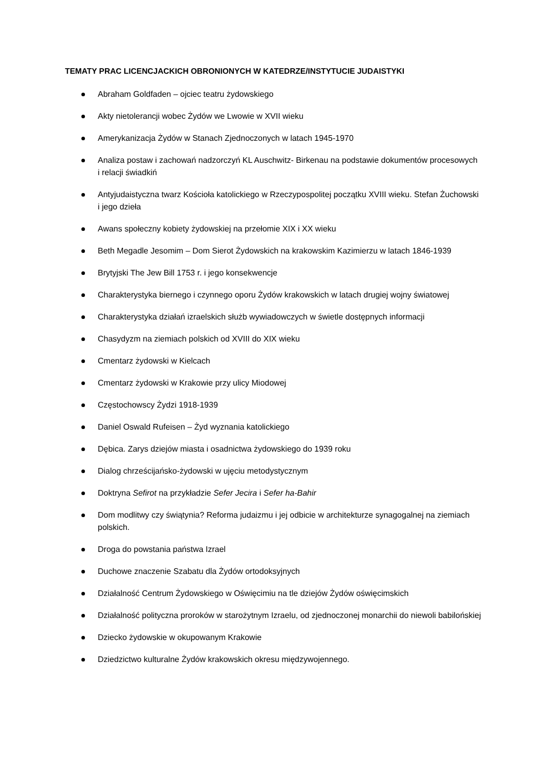TEMATY PRAC LICENCJACKICH OBRONIONYCH W KATEDRZE/INSTYTUCIE JUDAISTYKI
Abraham Goldfaden – ojciec teatru żydowskiego
Akty nietolerancji wobec Żydów we Lwowie w XVII wieku
Amerykanizacja Żydów w Stanach Zjednoczonych w latach 1945-1970
Analiza postaw i zachowań nadzorczyń KL Auschwitz- Birkenau na podstawie dokumentów procesowych i relacji świadkiń
Antyjudaistyczna twarz Kościoła katolickiego w Rzeczypospolitej początku XVIII wieku. Stefan Żuchowski i jego dzieła
Awans społeczny kobiety żydowskiej na przełomie XIX i XX wieku
Beth Megadle Jesomim – Dom Sierot Żydowskich na krakowskim Kazimierzu w latach 1846-1939
Brytyjski The Jew Bill 1753 r. i jego konsekwencje
Charakterystyka biernego i czynnego oporu Żydów krakowskich w latach drugiej wojny światowej
Charakterystyka działań izraelskich służb wywiadowczych w świetle dostępnych informacji
Chasydyzm na ziemiach polskich od XVIII do XIX wieku
Cmentarz żydowski w Kielcach
Cmentarz żydowski w Krakowie przy ulicy Miodowej
Częstochowscy Żydzi 1918-1939
Daniel Oswald Rufeisen – Żyd wyznania katolickiego
Dębica. Zarys dziejów miasta i osadnictwa żydowskiego do 1939 roku
Dialog chrześcijańsko-żydowski w ujęciu metodystycznym
Doktryna Sefirot na przykładzie Sefer Jecira i Sefer ha-Bahir
Dom modlitwy czy świątynia? Reforma judaizmu i jej odbicie w architekturze synagogalnej na ziemiach polskich.
Droga do powstania państwa Izrael
Duchowe znaczenie Szabatu dla Żydów ortodoksyjnych
Działalność Centrum Żydowskiego w Oświęcimiu na tle dziejów Żydów oświęcimskich
Działalność polityczna proroków w starożytnym Izraelu, od zjednoczonej monarchii do niewoli babilońskiej
Dziecko żydowskie w okupowanym Krakowie
Dziedzictwo kulturalne Żydów krakowskich okresu międzywojennego.